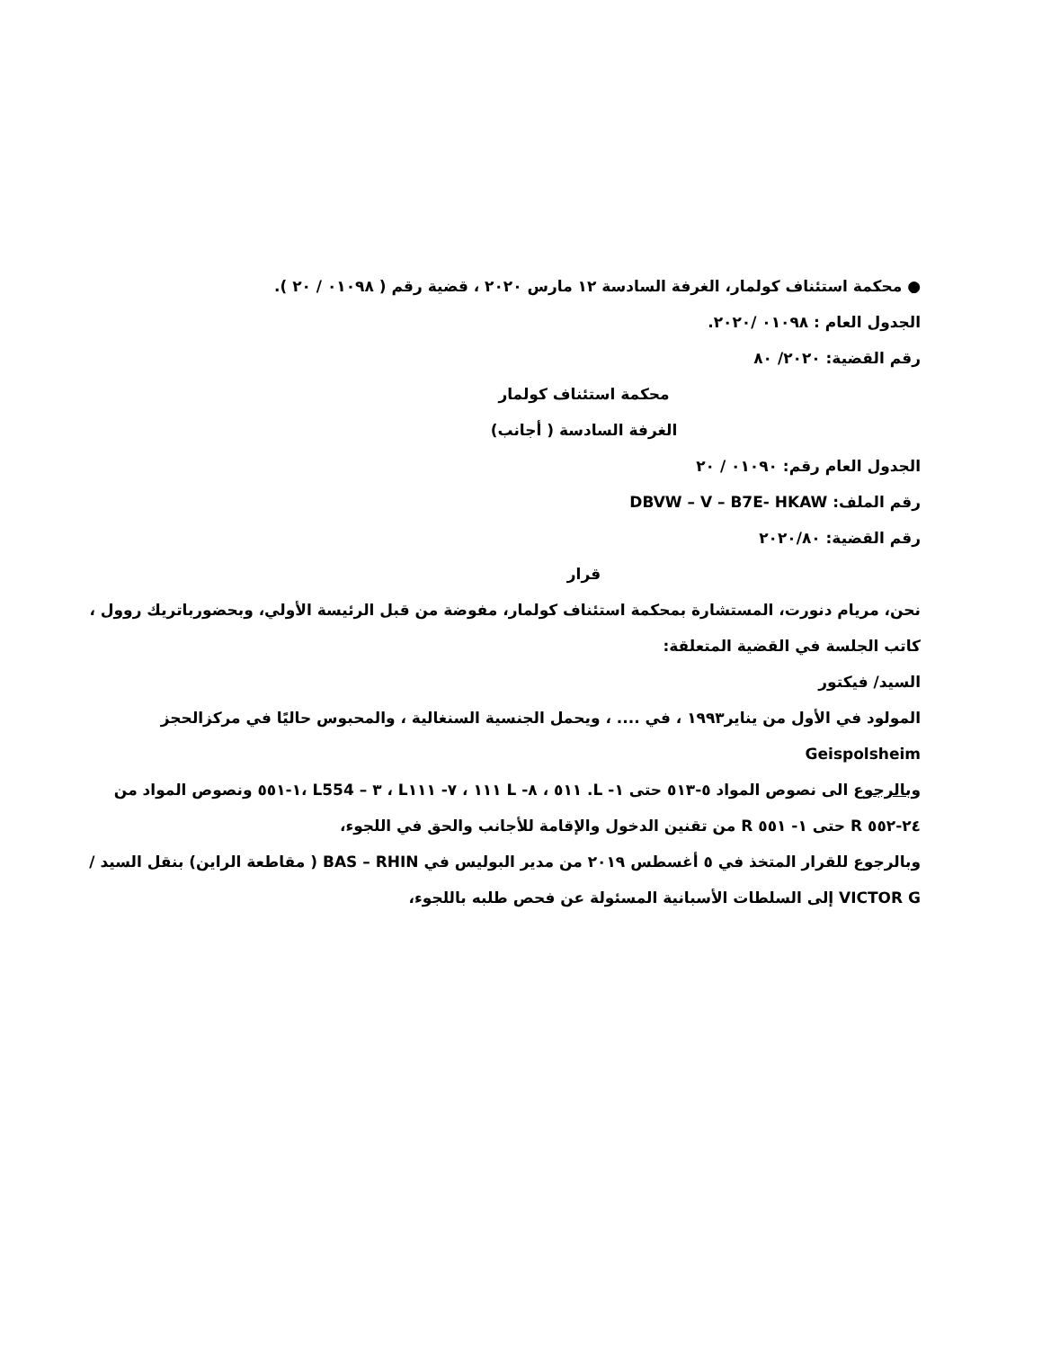● محكمة استئناف كولمار، الغرفة السادسة ١٢ مارس ٢٠٢٠ ، قضية رقم ( ٠١٠٩٨ / ٢٠ ).
الجدول العام : ٠١٠٩٨ /٢٠٢٠.
رقم القضية: ٢٠٢٠/ ٨٠
محكمة استئناف كولمار
الغرفة السادسة ( أجانب)
الجدول العام رقم: ٠١٠٩٠ / ٢٠
رقم الملف: DBVW – V – B7E- HKAW
رقم القضية: ٢٠٢٠/٨٠
قرار
نحن، مريام دنورت، المستشارة بمحكمة استئناف كولمار، مفوضة من قبل الرئيسة الأولي، وبحضورباتريك روول ، كاتب الجلسة في القضية المتعلقة:
السيد/ فيكتور
المولود في الأول من يناير١٩٩٣ ، في .... ، ويحمل الجنسية السنغالية ، والمحبوس حاليًا في مركزالحجز Geispolsheim
وبالرجوع الى نصوص المواد ٥-٥١٣ حتى ١- L. ٥١١ ، ٨- L ١١١ ، ٧- L١١١ ، ٣ – L554 ،١-٥٥١ ونصوص المواد من ٢٤-٥٥٢ R حتى ١- ٥٥١ R من تقنين الدخول والإقامة للأجانب والحق في اللجوء،
وبالرجوع للقرار المتخذ في ٥ أغسطس ٢٠١٩ من مدير البوليس في BAS – RHIN ( مقاطعة الراين) بنقل السيد / VICTOR G إلى السلطات الأسبانية المسئولة عن فحص طلبه باللجوء،